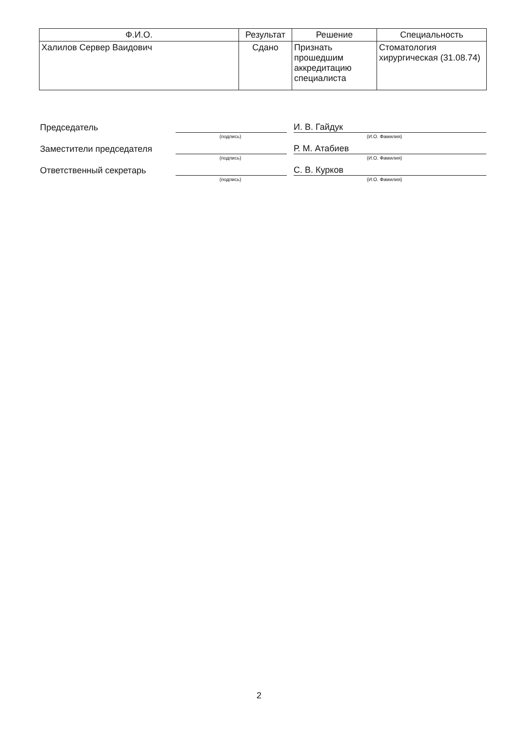| Ф.И.О. | Результат | Решение | Специальность |
| --- | --- | --- | --- |
| Халилов Сервер Ваидович | Сдано | Признать прошедшим аккредитацию специалиста | Стоматология хирургическая (31.08.74) |
Председатель
(подпись)
И. В. Гайдук
(И.О. Фамилия)
Заместители председателя
(подпись)
Р. М. Атабиев
(И.О. Фамилия)
Ответственный секретарь
(подпись)
С. В. Курков
(И.О. Фамилия)
2